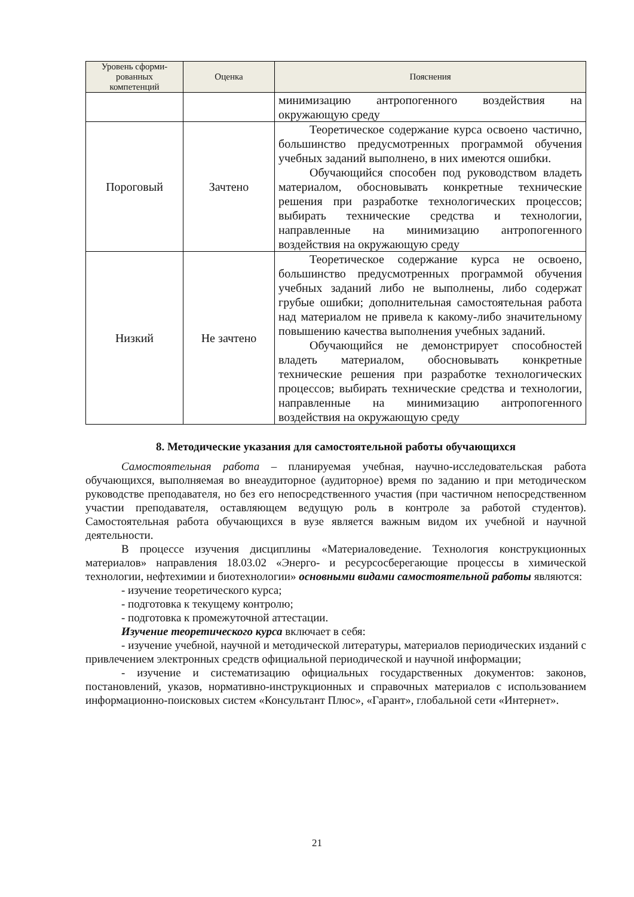| Уровень сформи- рованных компетенций | Оценка | Пояснения |
| --- | --- | --- |
| | | минимизацию антропогенного воздействия на окружающую среду |
| Пороговый | Зачтено | Теоретическое содержание курса освоено частично, большинство предусмотренных программой обучения учебных заданий выполнено, в них имеются ошибки. Обучающийся способен под руководством владеть материалом, обосновывать конкретные технические решения при разработке технологических процессов; выбирать технические средства и технологии, направленные на минимизацию антропогенного воздействия на окружающую среду |
| Низкий | Не зачтено | Теоретическое содержание курса не освоено, большинство предусмотренных программой обучения учебных заданий либо не выполнены, либо содержат грубые ошибки; дополнительная самостоятельная работа над материалом не привела к какому-либо значительному повышению качества выполнения учебных заданий. Обучающийся не демонстрирует способностей владеть материалом, обосновывать конкретные технические решения при разработке технологических процессов; выбирать технические средства и технологии, направленные на минимизацию антропогенного воздействия на окружающую среду |
8. Методические указания для самостоятельной работы обучающихся
Самостоятельная работа – планируемая учебная, научно-исследовательская работа обучающихся, выполняемая во внеаудиторное (аудиторное) время по заданию и при методическом руководстве преподавателя, но без его непосредственного участия (при частичном непосредственном участии преподавателя, оставляющем ведущую роль в контроле за работой студентов). Самостоятельная работа обучающихся в вузе является важным видом их учебной и научной деятельности.
В процессе изучения дисциплины «Материаловедение. Технология конструкционных материалов» направления 18.03.02 «Энерго- и ресурсосберегающие процессы в химической технологии, нефтехимии и биотехнологии» основными видами самостоятельной работы являются:
- изучение теоретического курса;
- подготовка к текущему контролю;
- подготовка к промежуточной аттестации.
Изучение теоретического курса включает в себя:
- изучение учебной, научной и методической литературы, материалов периодических изданий с привлечением электронных средств официальной периодической и научной информации;
- изучение и систематизацию официальных государственных документов: законов, постановлений, указов, нормативно-инструкционных и справочных материалов с использованием информационно-поисковых систем «Консультант Плюс», «Гарант», глобальной сети «Интернет».
21